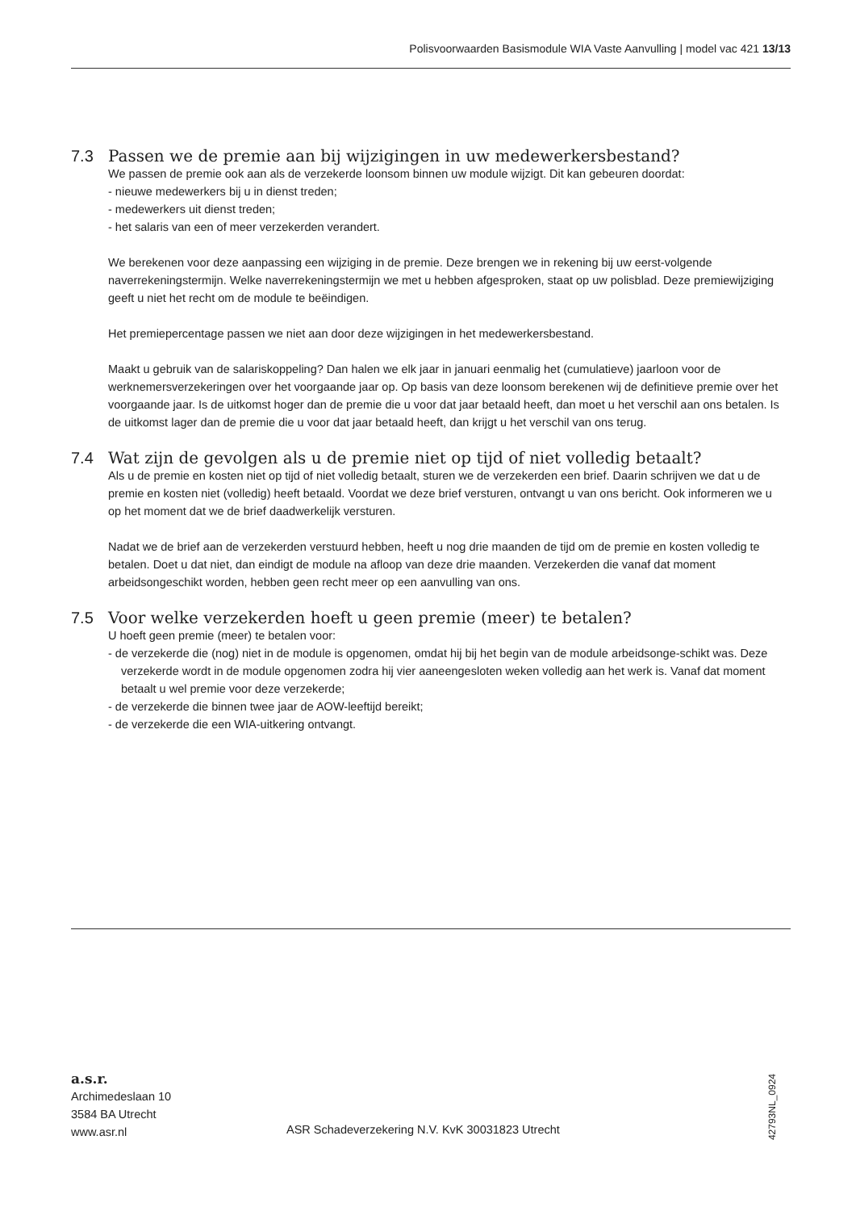Polisvoorwaarden Basismodule WIA Vaste Aanvulling | model vac 421 13/13
7.3 Passen we de premie aan bij wijzigingen in uw medewerkersbestand?
We passen de premie ook aan als de verzekerde loonsom binnen uw module wijzigt. Dit kan gebeuren doordat:
- nieuwe medewerkers bij u in dienst treden;
- medewerkers uit dienst treden;
- het salaris van een of meer verzekerden verandert.
We berekenen voor deze aanpassing een wijziging in de premie. Deze brengen we in rekening bij uw eerst-volgende naverrekeningstermijn. Welke naverrekeningstermijn we met u hebben afgesproken, staat op uw polisblad. Deze premiewijziging geeft u niet het recht om de module te beëindigen.
Het premiepercentage passen we niet aan door deze wijzigingen in het medewerkersbestand.
Maakt u gebruik van de salariskoppeling? Dan halen we elk jaar in januari eenmalig het (cumulatieve) jaarloon voor de werknemersverzekeringen over het voorgaande jaar op. Op basis van deze loonsom berekenen wij de definitieve premie over het voorgaande jaar. Is de uitkomst hoger dan de premie die u voor dat jaar betaald heeft, dan moet u het verschil aan ons betalen. Is de uitkomst lager dan de premie die u voor dat jaar betaald heeft, dan krijgt u het verschil van ons terug.
7.4 Wat zijn de gevolgen als u de premie niet op tijd of niet volledig betaalt?
Als u de premie en kosten niet op tijd of niet volledig betaalt, sturen we de verzekerden een brief. Daarin schrijven we dat u de premie en kosten niet (volledig) heeft betaald. Voordat we deze brief versturen, ontvangt u van ons bericht. Ook informeren we u op het moment dat we de brief daadwerkelijk versturen.
Nadat we de brief aan de verzekerden verstuurd hebben, heeft u nog drie maanden de tijd om de premie en kosten volledig te betalen. Doet u dat niet, dan eindigt de module na afloop van deze drie maanden. Verzekerden die vanaf dat moment arbeidsongeschikt worden, hebben geen recht meer op een aanvulling van ons.
7.5 Voor welke verzekerden hoeft u geen premie (meer) te betalen?
U hoeft geen premie (meer) te betalen voor:
- de verzekerde die (nog) niet in de module is opgenomen, omdat hij bij het begin van de module arbeidsonge-schikt was. Deze verzekerde wordt in de module opgenomen zodra hij vier aaneengesloten weken volledig aan het werk is. Vanaf dat moment betaalt u wel premie voor deze verzekerde;
- de verzekerde die binnen twee jaar de AOW-leeftijd bereikt;
- de verzekerde die een WIA-uitkering ontvangt.
a.s.r.
Archimedeslaan 10
3584 BA Utrecht
www.asr.nl
ASR Schadeverzekering N.V. KvK 30031823 Utrecht
42793NL_0924